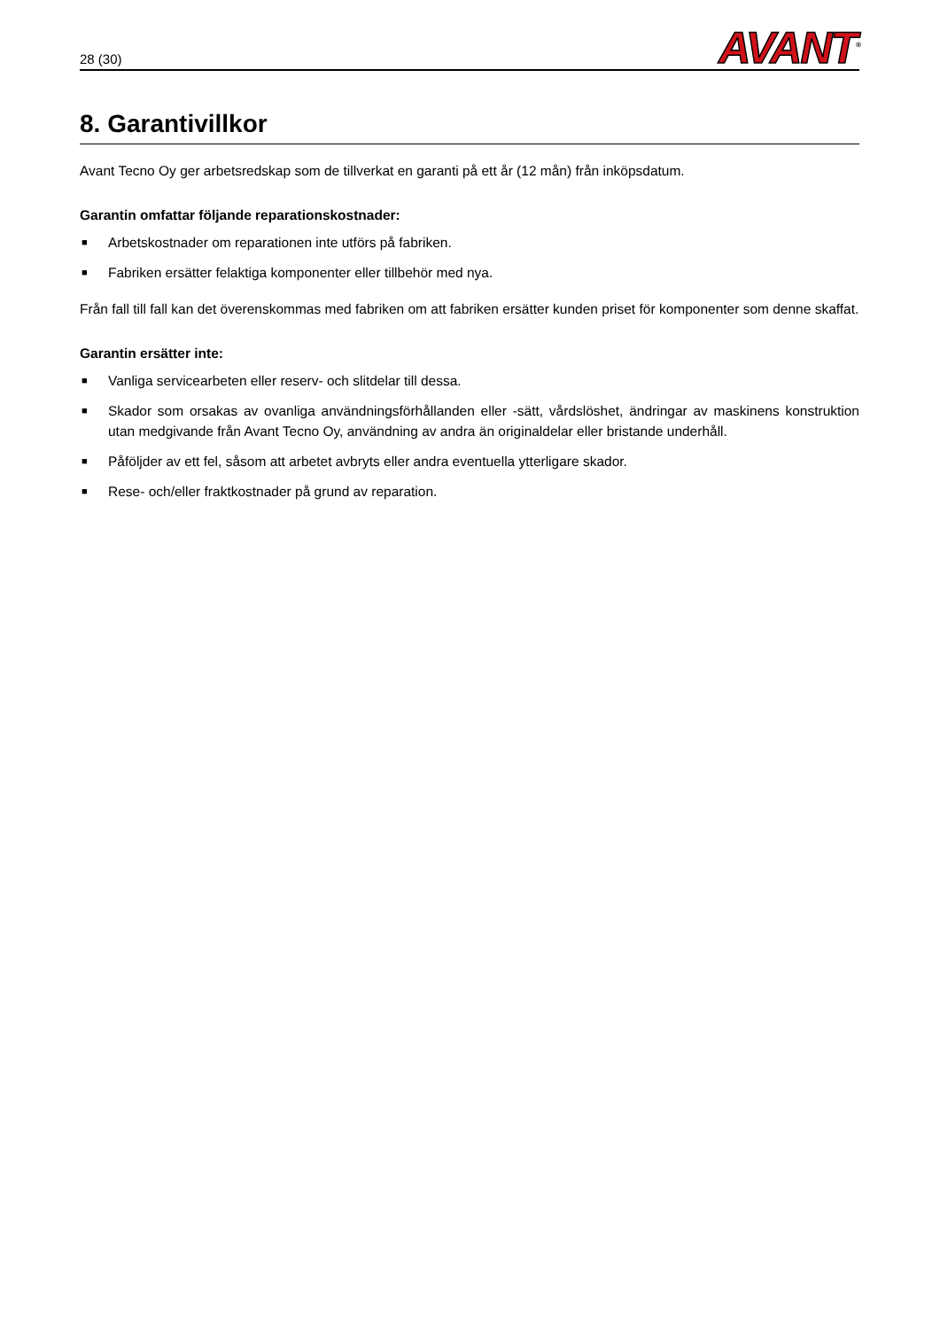28 (30)
AVANT<sup>®</sup>
8. Garantivillkor
Avant Tecno Oy ger arbetsredskap som de tillverkat en garanti på ett år (12 mån) från inköpsdatum.
Garantin omfattar följande reparationskostnader:
■ Arbetskostnader om reparationen inte utförs på fabriken.
■ Fabriken ersätter felaktiga komponenter eller tillbehör med nya.
Från fall till fall kan det överenskommas med fabriken om att fabriken ersätter kunden priset för komponenter som denne skaffat.
Garantin ersätter inte:
■ Vanliga servicearbeten eller reserv- och slitdelar till dessa.
■ Skador som orsakas av ovanliga användningsförhållanden eller -sätt, vårdslöshet, ändringar av maskinens konstruktion utan medgivande från Avant Tecno Oy, användning av andra än originaldelar eller bristande underhåll.
■ Påföljder av ett fel, såsom att arbetet avbryts eller andra eventuella ytterligare skador.
■ Rese- och/eller fraktkostnader på grund av reparation.